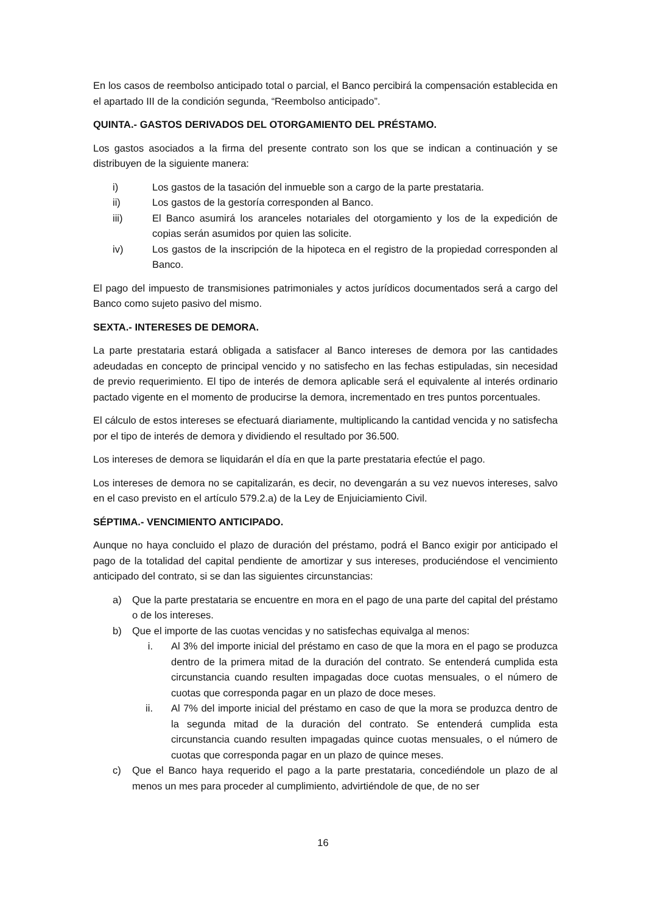En los casos de reembolso anticipado total o parcial, el Banco percibirá la compensación establecida en el apartado III de la condición segunda, “Reembolso anticipado”.
QUINTA.- GASTOS DERIVADOS DEL OTORGAMIENTO DEL PRÉSTAMO.
Los gastos asociados a la firma del presente contrato son los que se indican a continuación y se distribuyen de la siguiente manera:
i) Los gastos de la tasación del inmueble son a cargo de la parte prestataria.
ii) Los gastos de la gestoría corresponden al Banco.
iii) El Banco asumirá los aranceles notariales del otorgamiento y los de la expedición de copias serán asumidos por quien las solicite.
iv) Los gastos de la inscripción de la hipoteca en el registro de la propiedad corresponden al Banco.
El pago del impuesto de transmisiones patrimoniales y actos jurídicos documentados será a cargo del Banco como sujeto pasivo del mismo.
SEXTA.- INTERESES DE DEMORA.
La parte prestataria estará obligada a satisfacer al Banco intereses de demora por las cantidades adeudadas en concepto de principal vencido y no satisfecho en las fechas estipuladas, sin necesidad de previo requerimiento. El tipo de interés de demora aplicable será el equivalente al interés ordinario pactado vigente en el momento de producirse la demora, incrementado en tres puntos porcentuales.
El cálculo de estos intereses se efectuará diariamente, multiplicando la cantidad vencida y no satisfecha por el tipo de interés de demora y dividiendo el resultado por 36.500.
Los intereses de demora se liquidarán el día en que la parte prestataria efectúe el pago.
Los intereses de demora no se capitalizarán, es decir, no devengarán a su vez nuevos intereses, salvo en el caso previsto en el artículo 579.2.a) de la Ley de Enjuiciamiento Civil.
SÉPTIMA.- VENCIMIENTO ANTICIPADO.
Aunque no haya concluido el plazo de duración del préstamo, podrá el Banco exigir por anticipado el pago de la totalidad del capital pendiente de amortizar y sus intereses, produciéndose el vencimiento anticipado del contrato, si se dan las siguientes circunstancias:
a) Que la parte prestataria se encuentre en mora en el pago de una parte del capital del préstamo o de los intereses.
b) Que el importe de las cuotas vencidas y no satisfechas equivalga al menos:
i. Al 3% del importe inicial del préstamo en caso de que la mora en el pago se produzca dentro de la primera mitad de la duración del contrato. Se entenderá cumplida esta circunstancia cuando resulten impagadas doce cuotas mensuales, o el número de cuotas que corresponda pagar en un plazo de doce meses.
ii. Al 7% del importe inicial del préstamo en caso de que la mora se produzca dentro de la segunda mitad de la duración del contrato. Se entenderá cumplida esta circunstancia cuando resulten impagadas quince cuotas mensuales, o el número de cuotas que corresponda pagar en un plazo de quince meses.
c) Que el Banco haya requerido el pago a la parte prestataria, concediéndole un plazo de al menos un mes para proceder al cumplimiento, advirtiéndole de que, de no ser
16